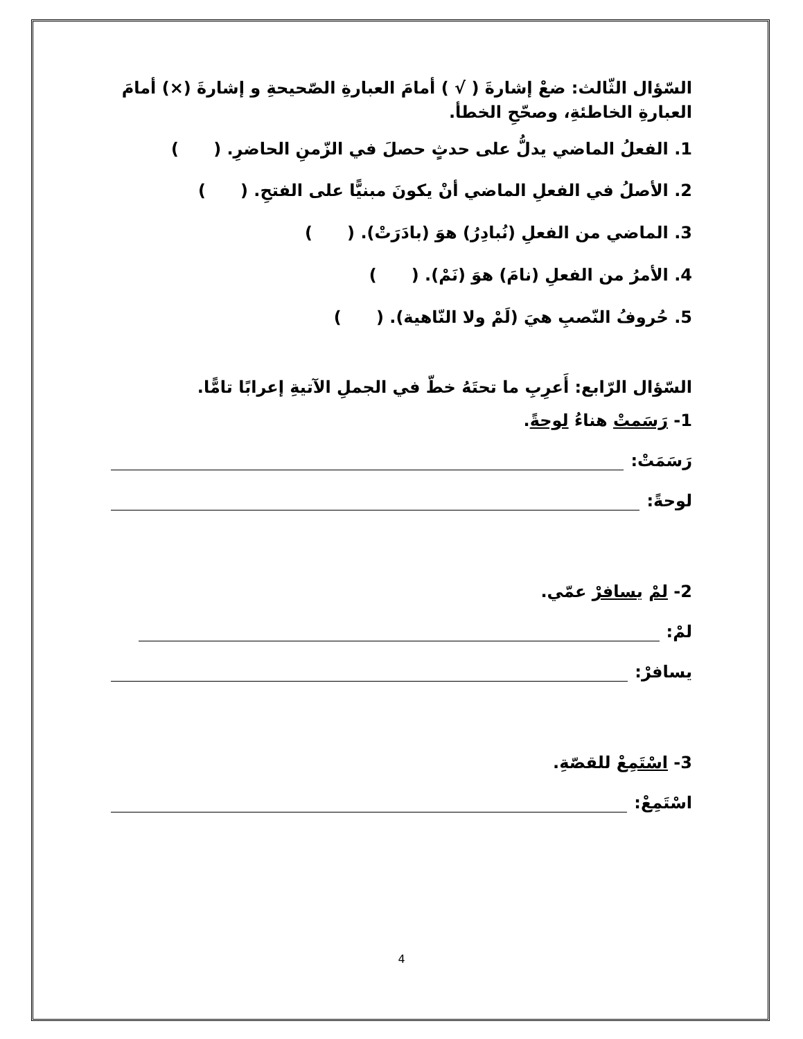السّؤال الثّالث: ضعْ إشارةَ ( √ ) أمامَ العبارةِ الصّحيحةِ و إشارةَ (×) أمامَ العبارةِ الخاطئةِ، وصحّحِ الخطأ.
1. الفعلُ الماضي يدلُّ على حدثٍ حصلَ في الزّمنِ الحاضرِ. ( )
2. الأصلُ في الفعلِ الماضي أنْ يكونَ مبنيًّا على الفتحِ. ( )
3. الماضي من الفعلِ (نُبادِرُ) هوَ (بادَرَتْ). ( )
4. الأمرُ من الفعلِ (نامَ) هوَ (نَمْ). ( )
5. حُروفُ النّصبِ هيَ (لَمْ ولا النّاهية). ( )
السّؤال الرّابع: أَعرِبِ ما تحتَهُ خطّ في الجملِ الآتيةِ إعرابًا تامًّا.
1- رَسَمتْ هناءُ لوحةً.
رَسَمَتْ:
لوحةً:
2- لمْ يسافرْ عمّي.
لمْ:
يسافرْ:
3- اسْتَمِعْ للقصّةِ.
اسْتَمِعْ:
4